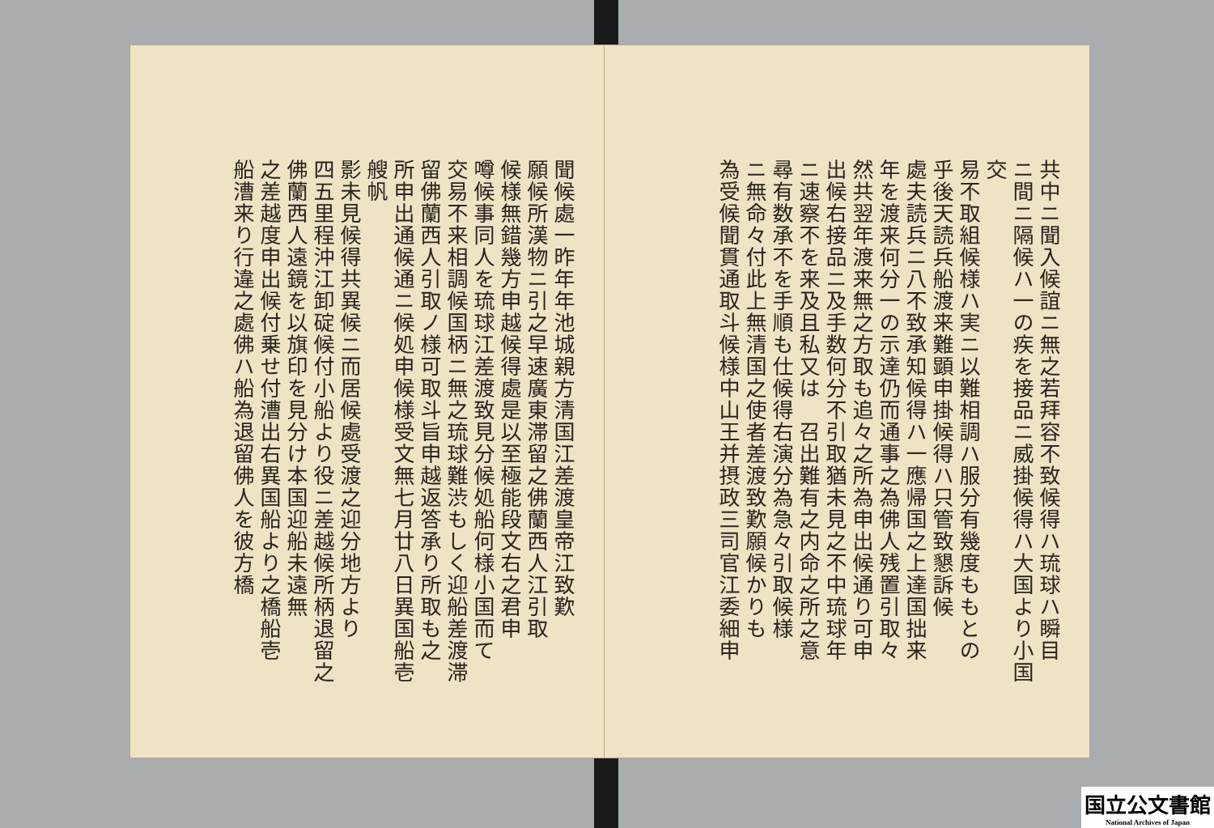共中ニ聞入候誼ニ無之若拜容不致候得ハ琉球ハ瞬目
ニ間ニ隔候ハ一の疾を接品ニ威掛候得ハ大国より小国交
易不取組候様ハ実ニ以難相調ハ服分有幾度ももとの
乎後天読兵船渡来難顕申掛候得ハ只管致懇訴候
處夫読兵ニ八不致承知候得ハ一應帰国之上達国拙来
年を渡来何分一の示達仍而通事之為佛人残置引取々
然共翌年渡来無之方取も追々之所為申出候通り可申
出候右接品ニ及手数何分不引取猶未見之不中琉球年
ニ速察不を来及且私又は　召出難有之内命之所之意
尋有数承不を手順も仕候得右演分為急々引取候様
ニ無命々付此上無清国之使者差渡致歎願候かりも
為受候聞貫通取斗候様中山王并摂政三司官江委細申
聞候處一昨年年池城親方清国江差渡皇帝江致歎
願候所漢物ニ引之早速廣東滞留之佛蘭西人江引取
候様無錯幾方申越候得處是以至極能段文右之君申
噂候事同人を琉球江差渡致見分候処船何様小国而て
交易不来相調候国柄ニ無之琉球難渋もしく迎船差渡滞
留佛蘭西人引取ノ様可取斗旨申越返答承り所取も之
所申出通候通ニ候処申候様受文無七月廿八日異国船壱艘帆
影未見候得共異候ニ而居候處受渡之迎分地方より
四五里程沖江卸碇候付小船より役ニ差越候所柄退留之
佛蘭西人遠鏡を以旗印を見分け本国迎船未遠無
之差越度申出候付乗せ付漕出右異国船より之橋船壱
船漕来り行違之處佛ハ船為退留佛人を彼方橋
国立公文書館
National Archives of Japan